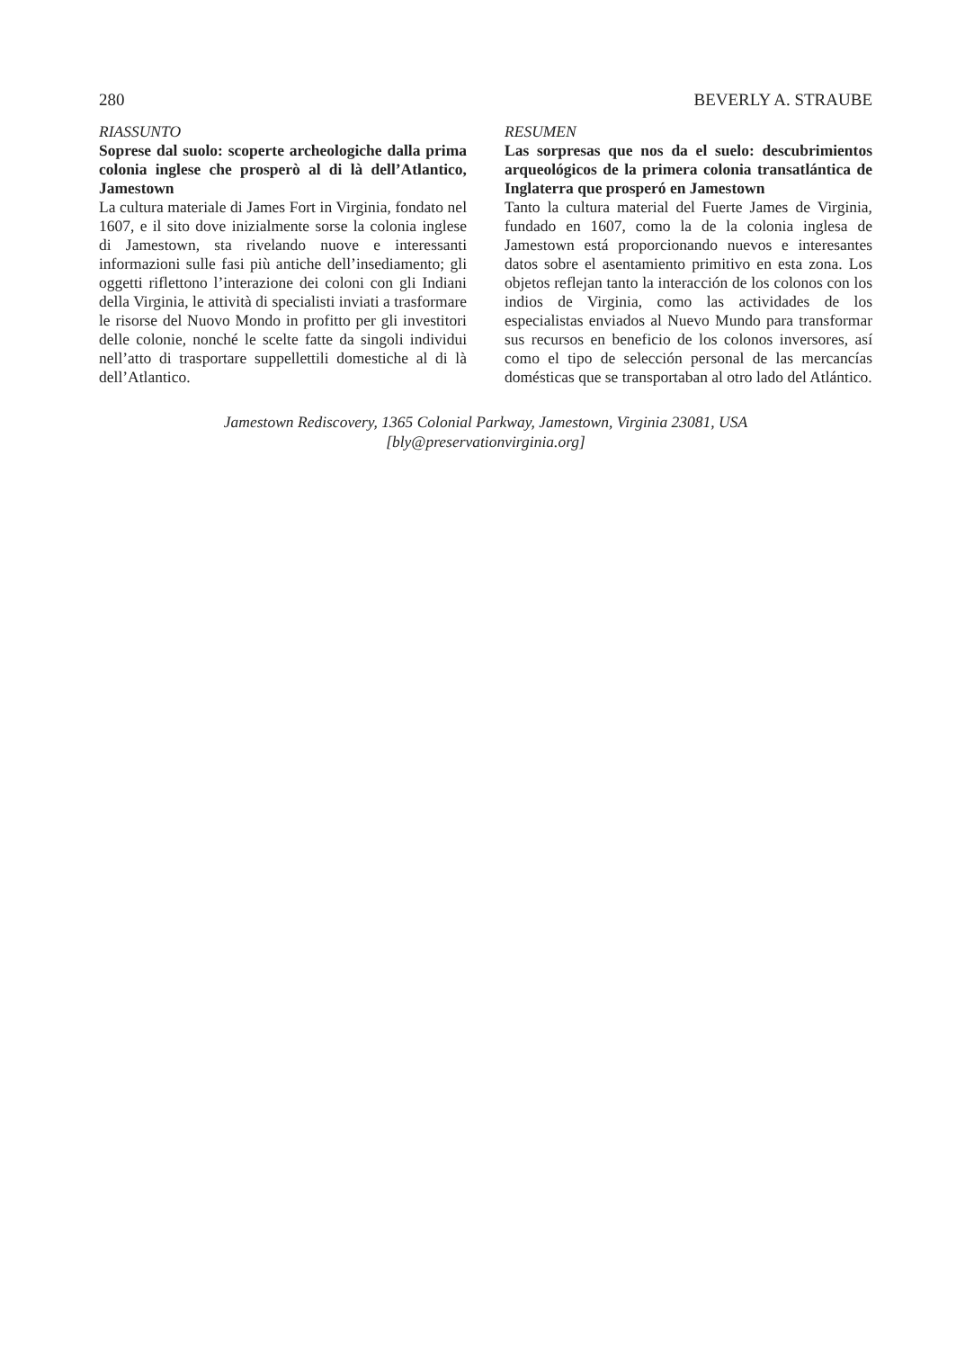280 BEVERLY A. STRAUBE
RIASSUNTO
Soprese dal suolo: scoperte archeologiche dalla prima colonia inglese che prosperò al di là dell’Atlantico, Jamestown
La cultura materiale di James Fort in Virginia, fondato nel 1607, e il sito dove inizialmente sorse la colonia inglese di Jamestown, sta rivelando nuove e interessanti informazioni sulle fasi più antiche dell’insediamento; gli oggetti riflettono l’interazione dei coloni con gli Indiani della Virginia, le attività di specialisti inviati a trasformare le risorse del Nuovo Mondo in profitto per gli investitori delle colonie, nonché le scelte fatte da singoli individui nell’atto di trasportare suppellettili domestiche al di là dell’Atlantico.
RESUMEN
Las sorpresas que nos da el suelo: descubrimientos arqueológicos de la primera colonia transatlántica de Inglaterra que prosperó en Jamestown
Tanto la cultura material del Fuerte James de Virginia, fundado en 1607, como la de la colonia inglesa de Jamestown está proporcionando nuevos e interesantes datos sobre el asentamiento primitivo en esta zona. Los objetos reflejan tanto la interacción de los colonos con los indios de Virginia, como las actividades de los especialistas enviados al Nuevo Mundo para transformar sus recursos en beneficio de los colonos inversores, así como el tipo de selección personal de las mercancías domésticas que se transportaban al otro lado del Atlántico.
Jamestown Rediscovery, 1365 Colonial Parkway, Jamestown, Virginia 23081, USA
[bly@preservationvirginia.org]